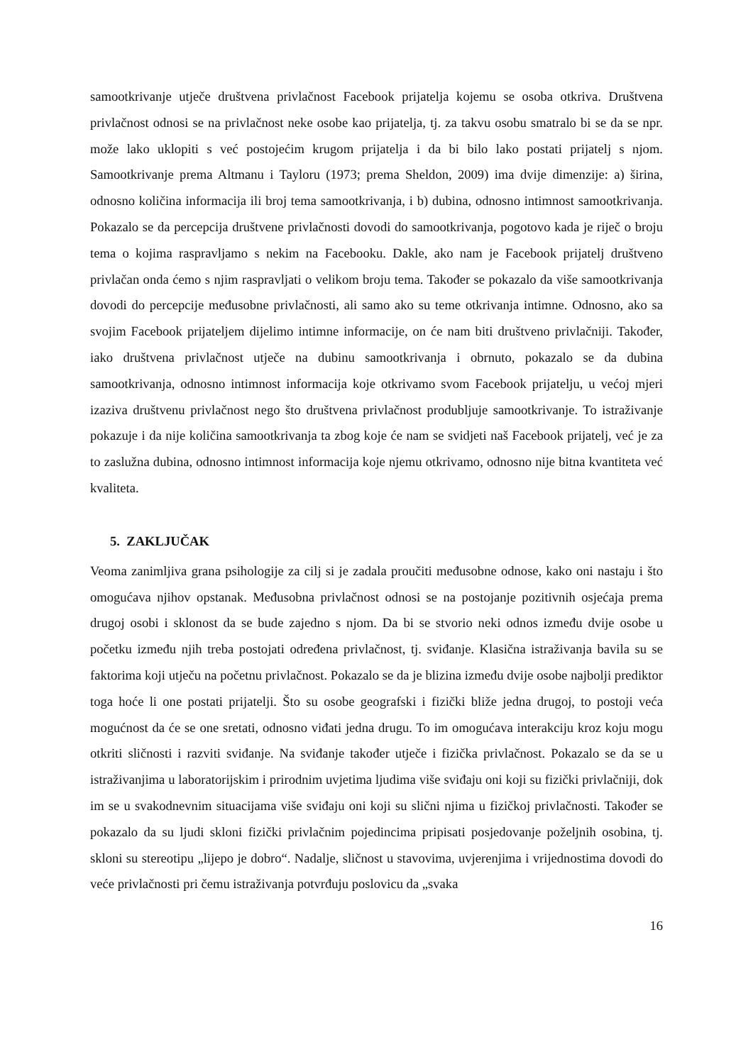samootkrivanje utječe društvena privlačnost Facebook prijatelja kojemu se osoba otkriva. Društvena privlačnost odnosi se na privlačnost neke osobe kao prijatelja, tj. za takvu osobu smatralo bi se da se npr. može lako uklopiti s već postojećim krugom prijatelja i da bi bilo lako postati prijatelj s njom. Samootkrivanje prema Altmanu i Tayloru (1973; prema Sheldon, 2009) ima dvije dimenzije: a) širina, odnosno količina informacija ili broj tema samootkrivanja, i b) dubina, odnosno intimnost samootkrivanja. Pokazalo se da percepcija društvene privlačnosti dovodi do samootkrivanja, pogotovo kada je riječ o broju tema o kojima raspravljamo s nekim na Facebooku. Dakle, ako nam je Facebook prijatelj društveno privlačan onda ćemo s njim raspravljati o velikom broju tema. Također se pokazalo da više samootkrivanja dovodi do percepcije međusobne privlačnosti, ali samo ako su teme otkrivanja intimne. Odnosno, ako sa svojim Facebook prijateljem dijelimo intimne informacije, on će nam biti društveno privlačniji. Također, iako društvena privlačnost utječe na dubinu samootkrivanja i obrnuto, pokazalo se da dubina samootkrivanja, odnosno intimnost informacija koje otkrivamo svom Facebook prijatelju, u većoj mjeri izaziva društvenu privlačnost nego što društvena privlačnost produbljuje samootkrivanje. To istraživanje pokazuje i da nije količina samootkrivanja ta zbog koje će nam se svidjeti naš Facebook prijatelj, već je za to zaslužna dubina, odnosno intimnost informacija koje njemu otkrivamo, odnosno nije bitna kvantiteta već kvaliteta.
5. ZAKLJUČAK
Veoma zanimljiva grana psihologije za cilj si je zadala proučiti međusobne odnose, kako oni nastaju i što omogućava njihov opstanak. Međusobna privlačnost odnosi se na postojanje pozitivnih osjećaja prema drugoj osobi i sklonost da se bude zajedno s njom. Da bi se stvorio neki odnos između dvije osobe u početku između njih treba postojati određena privlačnost, tj. sviđanje. Klasična istraživanja bavila su se faktorima koji utječu na početnu privlačnost. Pokazalo se da je blizina između dvije osobe najbolji prediktor toga hoće li one postati prijatelji. Što su osobe geografski i fizički bliže jedna drugoj, to postoji veća mogućnost da će se one sretati, odnosno viđati jedna drugu. To im omogućava interakciju kroz koju mogu otkriti sličnosti i razviti sviđanje. Na sviđanje također utječe i fizička privlačnost. Pokazalo se da se u istraživanjima u laboratorijskim i prirodnim uvjetima ljudima više sviđaju oni koji su fizički privlačniji, dok im se u svakodnevnim situacijama više sviđaju oni koji su slični njima u fizičkoj privlačnosti. Također se pokazalo da su ljudi skloni fizički privlačnim pojedincima pripisati posjedovanje poželjnih osobina, tj. skloni su stereotipu „lijepo je dobro“. Nadalje, sličnost u stavovima, uvjerenjima i vrijednostima dovodi do veće privlačnosti pri čemu istraživanja potvrđuju poslovicu da „svaka
16